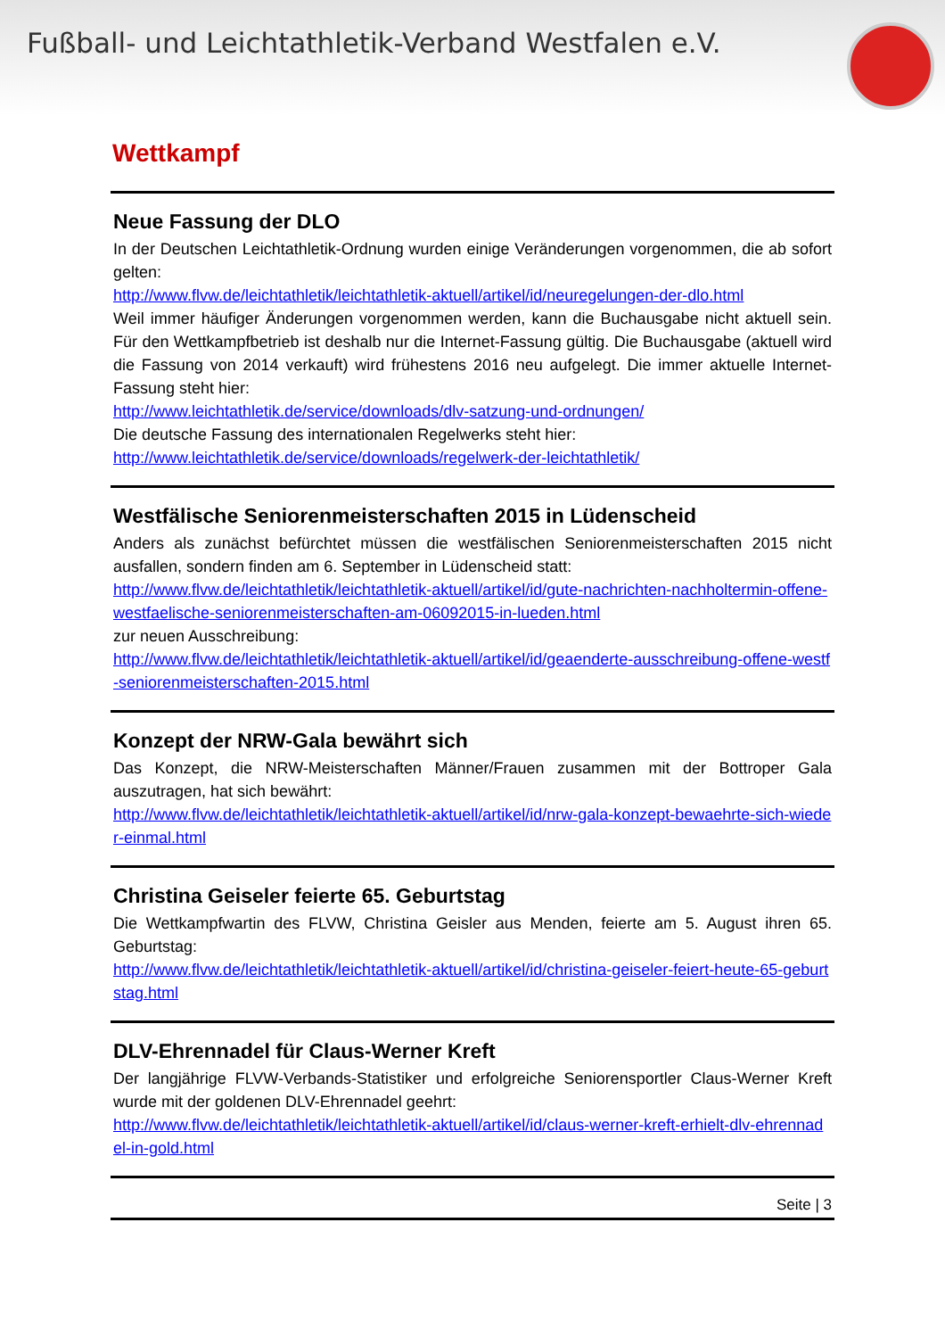Fußball- und Leichtathletik-Verband Westfalen e.V.
Wettkampf
Neue Fassung der DLO
In der Deutschen Leichtathletik-Ordnung wurden einige Veränderungen vorgenommen, die ab sofort gelten:
http://www.flvw.de/leichtathletik/leichtathletik-aktuell/artikel/id/neuregelungen-der-dlo.html
Weil immer häufiger Änderungen vorgenommen werden, kann die Buchausgabe nicht aktuell sein. Für den Wettkampfbetrieb ist deshalb nur die Internet-Fassung gültig. Die Buchausgabe (aktuell wird die Fassung von 2014 verkauft) wird frühestens 2016 neu aufgelegt. Die immer aktuelle Internet-Fassung steht hier:
http://www.leichtathletik.de/service/downloads/dlv-satzung-und-ordnungen/
Die deutsche Fassung des internationalen Regelwerks steht hier:
http://www.leichtathletik.de/service/downloads/regelwerk-der-leichtathletik/
Westfälische Seniorenmeisterschaften 2015 in Lüdenscheid
Anders als zunächst befürchtet müssen die westfälischen Seniorenmeisterschaften 2015 nicht ausfallen, sondern finden am 6. September in Lüdenscheid statt:
http://www.flvw.de/leichtathletik/leichtathletik-aktuell/artikel/id/gute-nachrichten-nachholtermin-offene-westfaelische-seniorenmeisterschaften-am-06092015-in-lueden.html
zur neuen Ausschreibung:
http://www.flvw.de/leichtathletik/leichtathletik-aktuell/artikel/id/geaenderte-ausschreibung-offene-westf-seniorenmeisterschaften-2015.html
Konzept der NRW-Gala bewährt sich
Das Konzept, die NRW-Meisterschaften Männer/Frauen zusammen mit der Bottroper Gala auszutragen, hat sich bewährt:
http://www.flvw.de/leichtathletik/leichtathletik-aktuell/artikel/id/nrw-gala-konzept-bewaehrte-sich-wieder-einmal.html
Christina Geiseler feierte 65. Geburtstag
Die Wettkampfwartin des FLVW, Christina Geisler aus Menden, feierte am 5. August ihren 65. Geburtstag:
http://www.flvw.de/leichtathletik/leichtathletik-aktuell/artikel/id/christina-geiseler-feiert-heute-65-geburtstag.html
DLV-Ehrennadel für Claus-Werner Kreft
Der langjährige FLVW-Verbands-Statistiker und erfolgreiche Seniorensportler Claus-Werner Kreft wurde mit der goldenen DLV-Ehrennadel geehrt:
http://www.flvw.de/leichtathletik/leichtathletik-aktuell/artikel/id/claus-werner-kreft-erhielt-dlv-ehrennadel-in-gold.html
Seite | 3